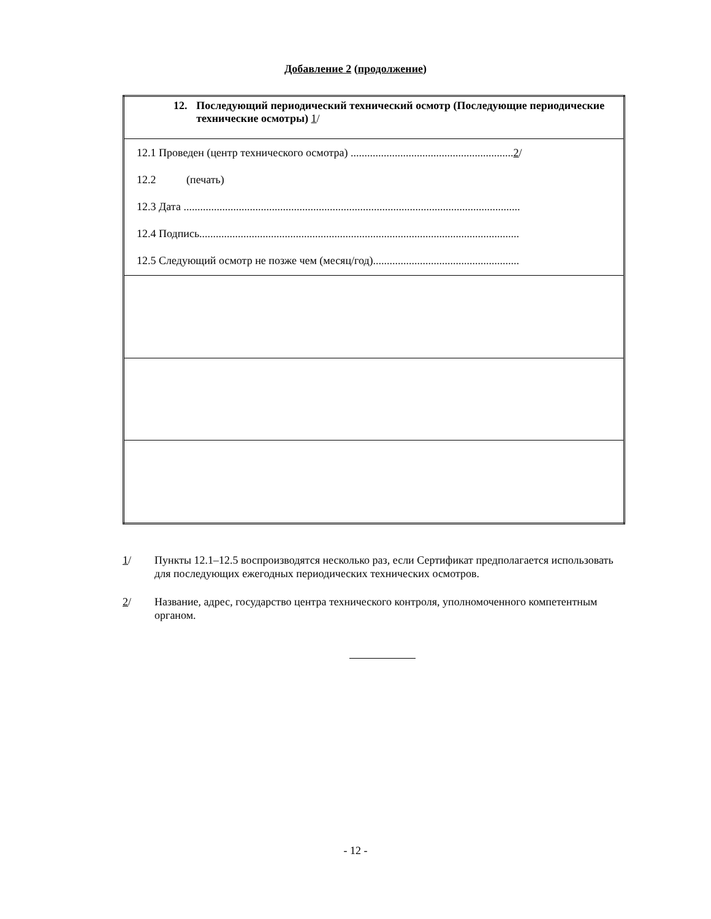Добавление 2 (продолжение)
| 12. Последующий периодический технический осмотр (Последующие периодические технические осмотры) 1 / |
| 12.1 Проведен (центр технического осмотра) ........................................................... 2 / 12.2 (печать) 12.3 Дата .......................................................................................................................... 12.4 Подпись.................................................................................................................... 12.5 Следующий осмотр не позже чем (месяц/год)..................................................... |
1/ Пункты 12.1–12.5 воспроизводятся несколько раз, если Сертификат предполагается использовать для последующих ежегодных периодических технических осмотров.
2/ Название, адрес, государство центра технического контроля, уполномоченного компетентным органом.
- 12 -